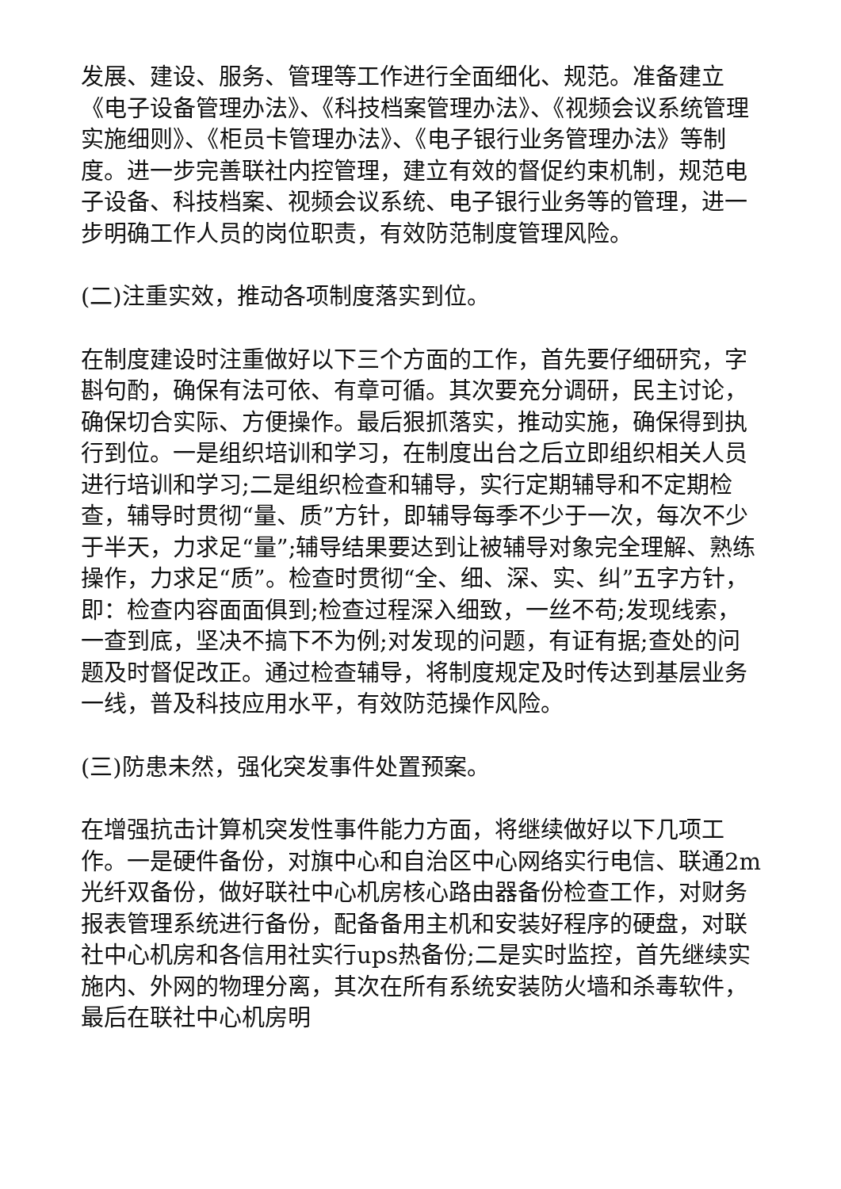发展、建设、服务、管理等工作进行全面细化、规范。准备建立《电子设备管理办法》、《科技档案管理办法》、《视频会议系统管理实施细则》、《柜员卡管理办法》、《电子银行业务管理办法》等制度。进一步完善联社内控管理，建立有效的督促约束机制，规范电子设备、科技档案、视频会议系统、电子银行业务等的管理，进一步明确工作人员的岗位职责，有效防范制度管理风险。
(二)注重实效，推动各项制度落实到位。
在制度建设时注重做好以下三个方面的工作，首先要仔细研究，字斟句酌，确保有法可依、有章可循。其次要充分调研，民主讨论，确保切合实际、方便操作。最后狠抓落实，推动实施，确保得到执行到位。一是组织培训和学习，在制度出台之后立即组织相关人员进行培训和学习;二是组织检查和辅导，实行定期辅导和不定期检查，辅导时贯彻“量、质”方针，即辅导每季不少于一次，每次不少于半天，力求足“量”;辅导结果要达到让被辅导对象完全理解、熟练操作，力求足“质”。检查时贯彻“全、细、深、实、纠”五字方针，即：检查内容面面俱到;检查过程深入细致，一丝不苟;发现线索，一查到底，坚决不搞下不为例;对发现的问题，有证有据;查处的问题及时督促改正。通过检查辅导，将制度规定及时传达到基层业务一线，普及科技应用水平，有效防范操作风险。
(三)防患未然，强化突发事件处置预案。
在增强抗击计算机突发性事件能力方面，将继续做好以下几项工作。一是硬件备份，对旗中心和自治区中心网络实行电信、联通2m光纤双备份，做好联社中心机房核心路由器备份检查工作，对财务报表管理系统进行备份，配备备用主机和安装好程序的硬盘，对联社中心机房和各信用社实行ups热备份;二是实时监控，首先继续实施内、外网的物理分离，其次在所有系统安装防火墙和杀毒软件，最后在联社中心机房明